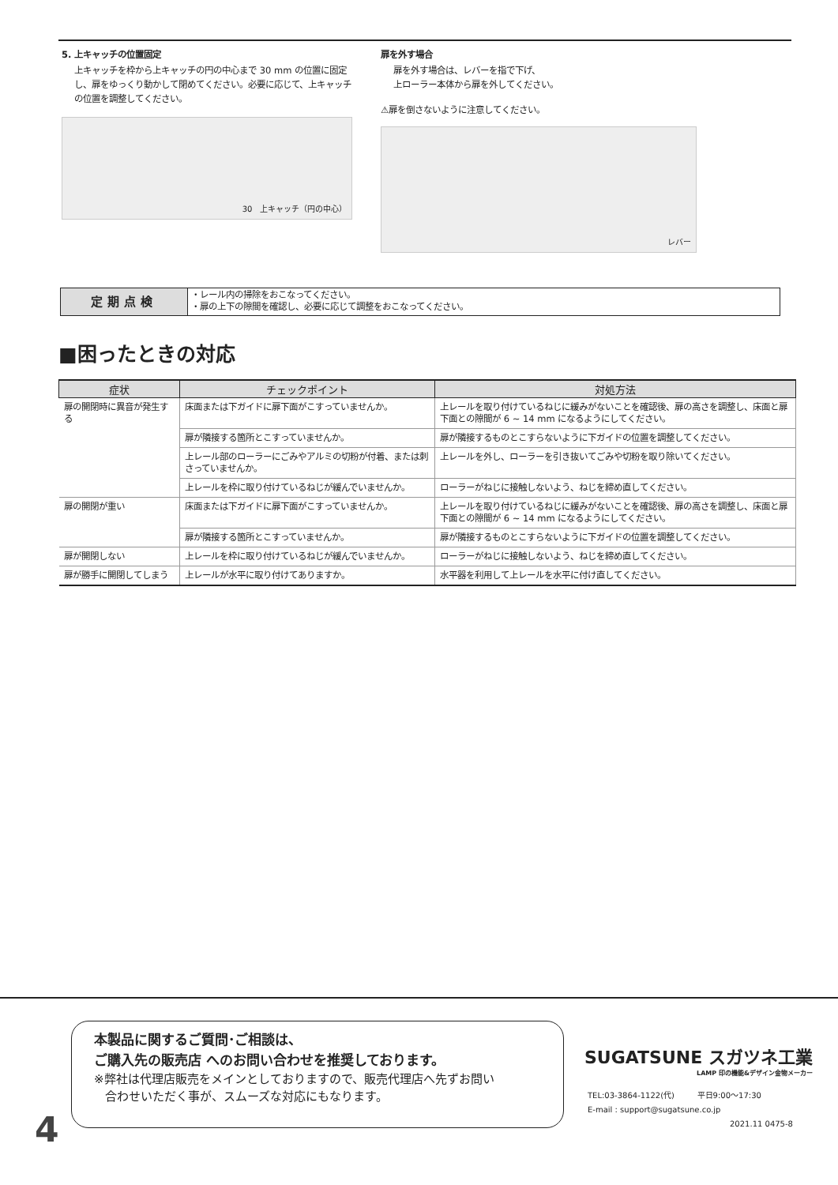5. 上キャッチの位置固定
上キャッチを枠から上キャッチの円の中心まで 30 mm の位置に固定し、扉をゆっくり動かして閉めてください。必要に応じて、上キャッチの位置を調整してください。
30 上キャッチ（円の中心）
扉を外す場合
扉を外す場合は、レバーを指で下げ、
上ローラー本体から扉を外してください。
⚠扉を倒さないように注意してください。
レバー
定期点検
・レール内の掃除をおこなってください。
・扉の上下の隙間を確認し、必要に応じて調整をおこなってください。
■困ったときの対応
| 症状 | チェックポイント | 対処方法 |
| --- | --- | --- |
| 扉の開閉時に異音が発生する | 床面または下ガイドに扉下面がこすっていませんか。 | 上レールを取り付けているねじに緩みがないことを確認後、扉の高さを調整し、床面と扉下面との隙間が 6 ~ 14 mm になるようにしてください。 |
| | 扉が隣接する箇所とこすっていませんか。 | 扉が隣接するものとこすらないように下ガイドの位置を調整してください。 |
| | 上レール部のローラーにごみやアルミの切粉が付着、または刺さっていませんか。 | 上レールを外し、ローラーを引き抜いてごみや切粉を取り除いてください。 |
| | 上レールを枠に取り付けているねじが緩んでいませんか。 | ローラーがねじに接触しないよう、ねじを締め直してください。 |
| 扉の開閉が重い | 床面または下ガイドに扉下面がこすっていませんか。 | 上レールを取り付けているねじに緩みがないことを確認後、扉の高さを調整し、床面と扉下面との隙間が 6 ~ 14 mm になるようにしてください。 |
| | 扉が隣接する箇所とこすっていませんか。 | 扉が隣接するものとこすらないように下ガイドの位置を調整してください。 |
| 扉が開閉しない | 上レールを枠に取り付けているねじが緩んでいませんか。 | ローラーがねじに接触しないよう、ねじを締め直してください。 |
| 扉が勝手に開閉してしまう | 上レールが水平に取り付けてありますか。 | 水平器を利用して上レールを水平に付け直してください。 |
本製品に関するご質問･ご相談は、
ご購入先の販売店 へのお問い合わせを推奨しております。
※弊社は代理店販売をメインとしておりますので、販売代理店へ先ずお問い
合わせいただく事が、スムーズな対応にもなります。
4
SUGATSUNE スガツネ工業
LAMP 印の機能&デザイン金物メーカー
TEL:03-3864-1122(代) 平日9:00～17:30
E-mail : support@sugatsune.co.jp
2021.11 0475-8